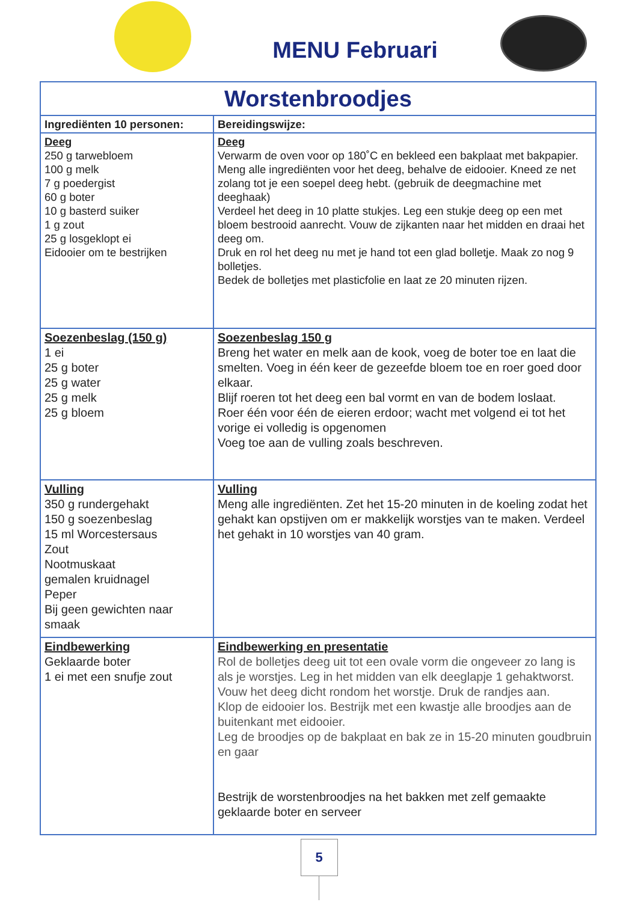MENU Februari
| Worstenbroodjes | |
| --- | --- |
| Ingrediënten 10 personen: | Bereidingswijze: |
| Deeg 250 g tarwebloem 100 g melk 7 g poedergist 60 g boter 10 g basterd suiker 1 g zout 25 g losgeklopt ei Eidooier om te bestrijken | Deeg Verwarm de oven voor op 180˚C en bekleed een bakplaat met bakpapier. Meng alle ingrediënten voor het deeg, behalve de eidooier. Kneed ze net zolang tot je een soepel deeg hebt. (gebruik de deegmachine met deeghaak) Verdeel het deeg in 10 platte stukjes. Leg een stukje deeg op een met bloem bestrooid aanrecht. Vouw de zijkanten naar het midden en draai het deeg om. Druk en rol het deeg nu met je hand tot een glad bolletje. Maak zo nog 9 bolletjes. Bedek de bolletjes met plasticfolie en laat ze 20 minuten rijzen. |
| Soezenbeslag (150 g) 1 ei 25 g boter 25 g water 25 g melk 25 g bloem | Soezenbeslag 150 g Breng het water en melk aan de kook, voeg de boter toe en laat die smelten. Voeg in één keer de gezeefde bloem toe en roer goed door elkaar. Blijf roeren tot het deeg een bal vormt en van de bodem loslaat. Roer één voor één de eieren erdoor; wacht met volgend ei tot het vorige ei volledig is opgenomen Voeg toe aan de vulling zoals beschreven. |
| Vulling 350 g rundergehakt 150 g soezenbeslag 15 ml Worcestersaus Zout Nootmuskaat gemalen kruidnagel Peper Bij geen gewichten naar smaak | Vulling Meng alle ingrediënten. Zet het 15-20 minuten in de koeling zodat het gehakt kan opstijven om er makkelijk worstjes van te maken. Verdeel het gehakt in 10 worstjes van 40 gram. |
| Eindbewerking Geklaarde boter 1 ei met een snufje zout | Eindbewerking en presentatie Rol de bolletjes deeg uit tot een ovale vorm die ongeveer zo lang is als je worstjes. Leg in het midden van elk deeglapje 1 gehaktworst. Vouw het deeg dicht rondom het worstje. Druk de randjes aan. Klop de eidooier los. Bestrijk met een kwastje alle broodjes aan de buitenkant met eidooier. Leg de broodjes op de bakplaat en bak ze in 15-20 minuten goudbruin en gaar Bestrijk de worstenbroodjes na het bakken met zelf gemaakte geklaarde boter en serveer |
5